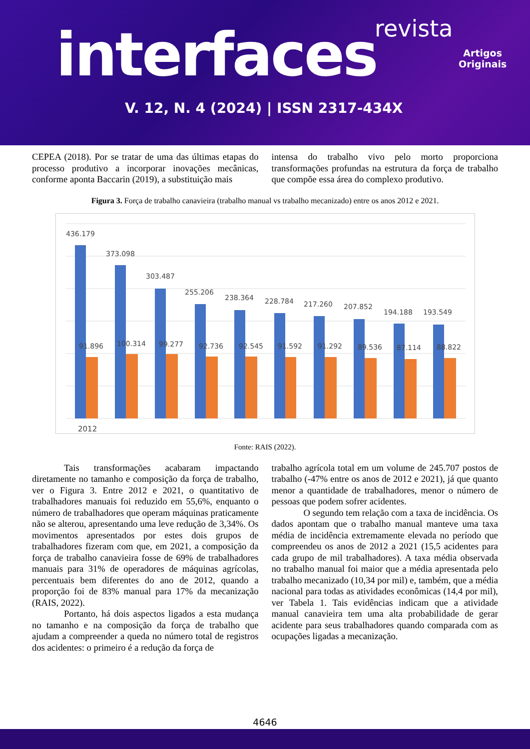revista
interfaces
Artigos
Originais
V. 12, N. 4 (2024) | ISSN 2317-434X
CEPEA (2018). Por se tratar de uma das últimas etapas do processo produtivo a incorporar inovações mecânicas, conforme aponta Baccarin (2019), a substituição mais
intensa do trabalho vivo pelo morto proporciona transformações profundas na estrutura da força de trabalho que compõe essa área do complexo produtivo.
Figura 3. Força de trabalho canavieira (trabalho manual vs trabalho mecanizado) entre os anos 2012 e 2021.
436.179
373.098
303.487
255.206
238.364
228.784
217.260
207.852
194.188
193.549
91.896
100.314
99.277
92.736
92.545
91.592
91.292
89.536
87.114
88.822
2012
Fonte: RAIS (2022).
Tais transformações acabaram impactando diretamente no tamanho e composição da força de trabalho, ver o Figura 3. Entre 2012 e 2021, o quantitativo de trabalhadores manuais foi reduzido em 55,6%, enquanto o número de trabalhadores que operam máquinas praticamente não se alterou, apresentando uma leve redução de 3,34%. Os movimentos apresentados por estes dois grupos de trabalhadores fizeram com que, em 2021, a composição da força de trabalho canavieira fosse de 69% de trabalhadores manuais para 31% de operadores de máquinas agrícolas, percentuais bem diferentes do ano de 2012, quando a proporção foi de 83% manual para 17% da mecanização (RAIS, 2022).
Portanto, há dois aspectos ligados a esta mudança no tamanho e na composição da força de trabalho que ajudam a compreender a queda no número total de registros dos acidentes: o primeiro é a redução da força de
trabalho agrícola total em um volume de 245.707 postos de trabalho (-47% entre os anos de 2012 e 2021), já que quanto menor a quantidade de trabalhadores, menor o número de pessoas que podem sofrer acidentes.
O segundo tem relação com a taxa de incidência. Os dados apontam que o trabalho manual manteve uma taxa média de incidência extremamente elevada no período que compreendeu os anos de 2012 a 2021 (15,5 acidentes para cada grupo de mil trabalhadores). A taxa média observada no trabalho manual foi maior que a média apresentada pelo trabalho mecanizado (10,34 por mil) e, também, que a média nacional para todas as atividades econômicas (14,4 por mil), ver Tabela 1. Tais evidências indicam que a atividade manual canavieira tem uma alta probabilidade de gerar acidente para seus trabalhadores quando comparada com as ocupações ligadas a mecanização.
4646